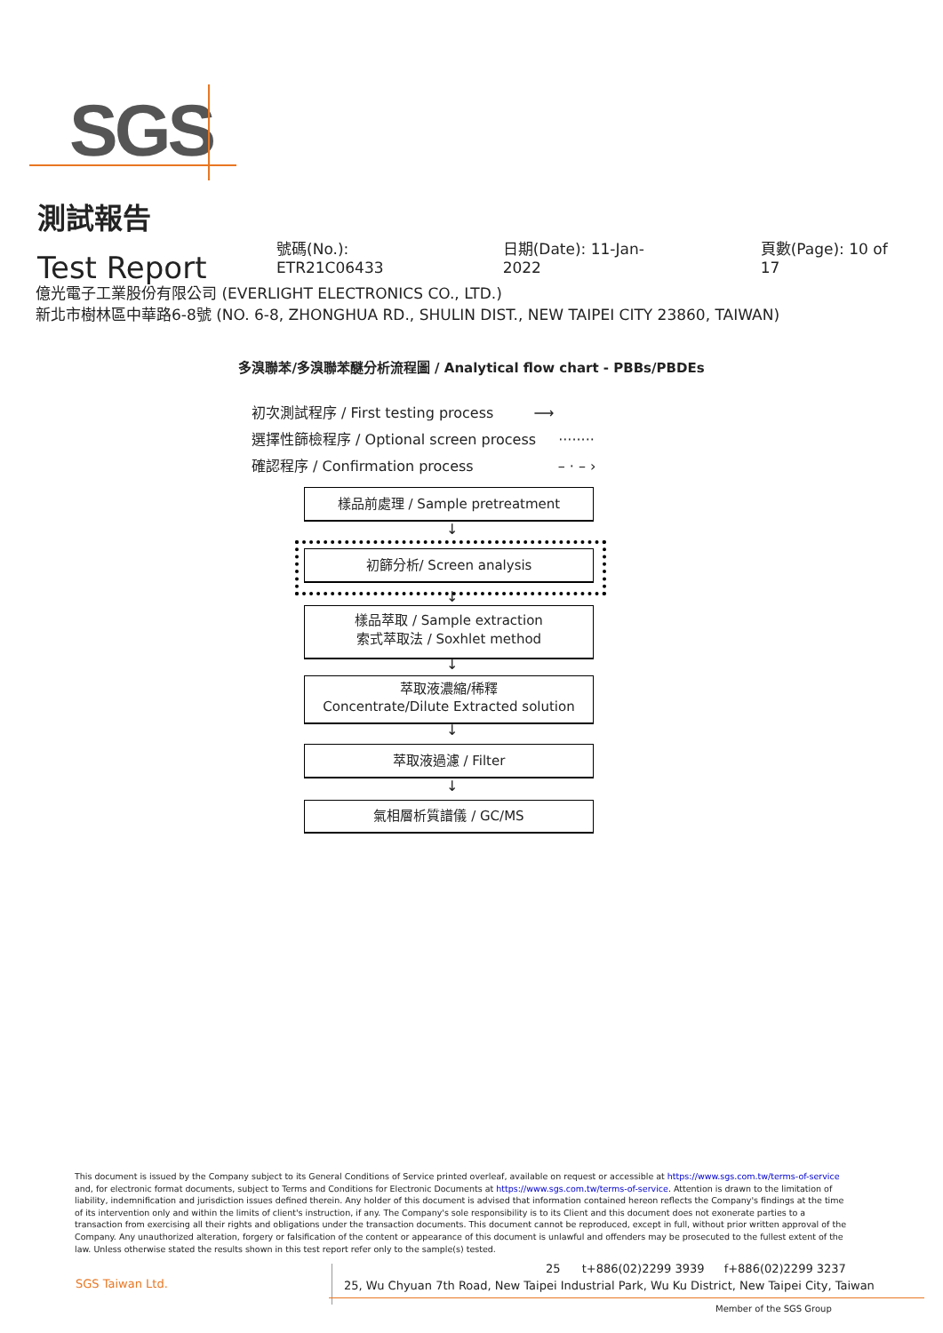SGS
測試報告
Test Report
號碼(No.): ETR21C06433
日期(Date): 11-Jan-2022
頁數(Page): 10 of 17
億光電子工業股份有限公司 (EVERLIGHT ELECTRONICS CO., LTD.)
新北市樹林區中華路6-8號 (NO. 6-8, ZHONGHUA RD., SHULIN DIST., NEW TAIPEI CITY 23860, TAIWAN)
多溴聯苯/多溴聯苯醚分析流程圖 / Analytical flow chart - PBBs/PBDEs
初次測試程序 / First testing process ⟶
選擇性篩檢程序 / Optional screen process ········
確認程序 / Confirmation process – · – ›
樣品前處理 / Sample pretreatment
↓
初篩分析/ Screen analysis
↓
樣品萃取 / Sample extraction
索式萃取法 / Soxhlet method
↓
萃取液濃縮/稀釋
Concentrate/Dilute Extracted solution
↓
萃取液過濾 / Filter
↓
氣相層析質譜儀 / GC/MS
This document is issued by the Company subject to its General Conditions of Service printed overleaf, available on request or accessible at https://www.sgs.com.tw/terms-of-service and, for electronic format documents, subject to Terms and Conditions for Electronic Documents at https://www.sgs.com.tw/terms-of-service. Attention is drawn to the limitation of liability, indemnification and jurisdiction issues defined therein. Any holder of this document is advised that information contained hereon reflects the Company's findings at the time of its intervention only and within the limits of client's instruction, if any. The Company's sole responsibility is to its Client and this document does not exonerate parties to a transaction from exercising all their rights and obligations under the transaction documents. This document cannot be reproduced, except in full, without prior written approval of the Company. Any unauthorized alteration, forgery or falsification of the content or appearance of this document is unlawful and offenders may be prosecuted to the fullest extent of the law. Unless otherwise stated the results shown in this test report refer only to the sample(s) tested.
SGS Taiwan Ltd.
25 t+886(02)2299 3939 f+886(02)2299 3237
25, Wu Chyuan 7th Road, New Taipei Industrial Park, Wu Ku District, New Taipei City, Taiwan
Member of the SGS Group